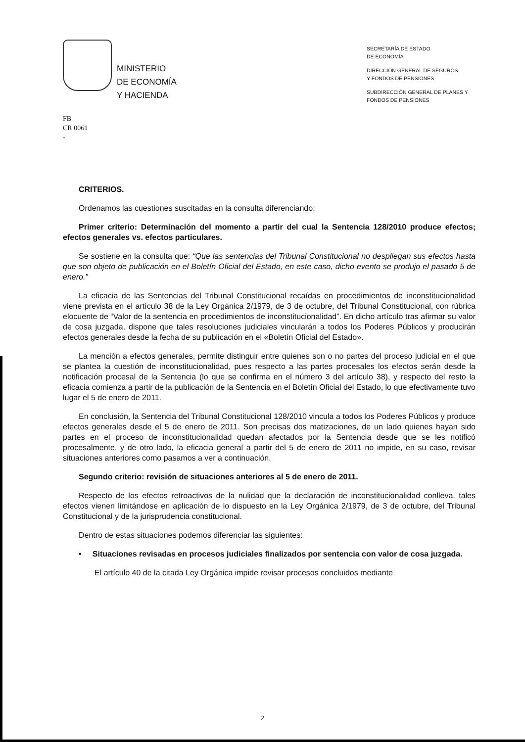MINISTERIO
DE ECONOMÍA
Y HACIENDA
SECRETARÍA DE ESTADO
DE ECONOMÍA
DIRECCIÓN GENERAL DE SEGUROS
Y FONDOS DE PENSIONES
SUBDIRECCIÓN GENERAL DE PLANES Y
FONDOS DE PENSIONES
FB
CR 0061
-
CRITERIOS.
Ordenamos las cuestiones suscitadas en la consulta diferenciando:
Primer criterio: Determinación del momento a partir del cual la Sentencia 128/2010 produce efectos; efectos generales vs. efectos particulares.
Se sostiene en la consulta que: “Que las sentencias del Tribunal Constitucional no despliegan sus efectos hasta que son objeto de publicación en el Boletín Oficial del Estado, en este caso, dicho evento se produjo el pasado 5 de enero.”
La eficacia de las Sentencias del Tribunal Constitucional recaídas en procedimientos de inconstitucionalidad viene prevista en el artículo 38 de la Ley Orgánica 2/1979, de 3 de octubre, del Tribunal Constitucional, con rúbrica elocuente de “Valor de la sentencia en procedimientos de inconstitucionalidad”. En dicho artículo tras afirmar su valor de cosa juzgada, dispone que tales resoluciones judiciales vincularán a todos los Poderes Públicos y producirán efectos generales desde la fecha de su publicación en el «Boletín Oficial del Estado».
La mención a efectos generales, permite distinguir entre quienes son o no partes del proceso judicial en el que se plantea la cuestión de inconstitucionalidad, pues respecto a las partes procesales los efectos serán desde la notificación procesal de la Sentencia (lo que se confirma en el número 3 del artículo 38), y respecto del resto la eficacia comienza a partir de la publicación de la Sentencia en el Boletín Oficial del Estado, lo que efectivamente tuvo lugar el 5 de enero de 2011.
En conclusión, la Sentencia del Tribunal Constitucional 128/2010 vincula a todos los Poderes Públicos y produce efectos generales desde el 5 de enero de 2011. Son precisas dos matizaciones, de un lado quienes hayan sido partes en el proceso de inconstitucionalidad quedan afectados por la Sentencia desde que se les notificó procesalmente, y de otro lado, la eficacia general a partir del 5 de enero de 2011 no impide, en su caso, revisar situaciones anteriores como pasamos a ver a continuación.
Segundo criterio: revisión de situaciones anteriores al 5 de enero de 2011.
Respecto de los efectos retroactivos de la nulidad que la declaración de inconstitucionalidad conlleva, tales efectos vienen limitándose en aplicación de lo dispuesto en la Ley Orgánica 2/1979, de 3 de octubre, del Tribunal Constitucional y de la jurisprudencia constitucional.
Dentro de estas situaciones podemos diferenciar las siguientes:
• Situaciones revisadas en procesos judiciales finalizados por sentencia con valor de cosa juzgada.
El artículo 40 de la citada Ley Orgánica impide revisar procesos concluidos mediante
2